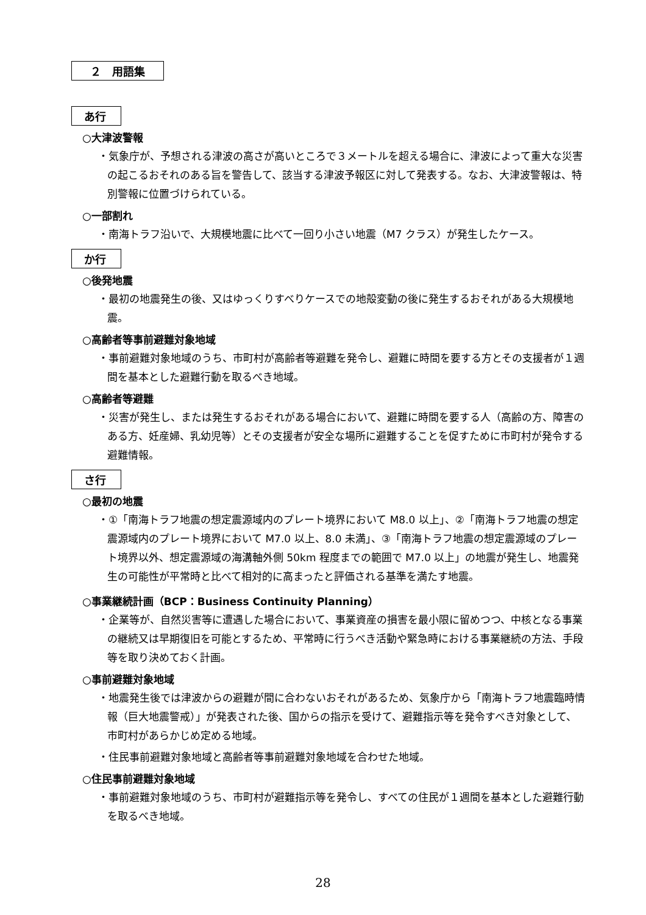２　用語集
あ行
○大津波警報
・気象庁が、予想される津波の高さが高いところで３メートルを超える場合に、津波によって重大な災害の起こるおそれのある旨を警告して、該当する津波予報区に対して発表する。なお、大津波警報は、特別警報に位置づけられている。
○一部割れ
・南海トラフ沿いで、大規模地震に比べて一回り小さい地震（M7 クラス）が発生したケース。
か行
○後発地震
・最初の地震発生の後、又はゆっくりすべりケースでの地殻変動の後に発生するおそれがある大規模地震。
○高齢者等事前避難対象地域
・事前避難対象地域のうち、市町村が高齢者等避難を発令し、避難に時間を要する方とその支援者が１週間を基本とした避難行動を取るべき地域。
○高齢者等避難
・災害が発生し、または発生するおそれがある場合において、避難に時間を要する人（高齢の方、障害のある方、妊産婦、乳幼児等）とその支援者が安全な場所に避難することを促すために市町村が発令する避難情報。
さ行
○最初の地震
・①「南海トラフ地震の想定震源域内のプレート境界において M8.0 以上」、②「南海トラフ地震の想定震源域内のプレート境界において M7.0 以上、8.0 未満」、③「南海トラフ地震の想定震源域のプレート境界以外、想定震源域の海溝軸外側 50km 程度までの範囲で M7.0 以上」の地震が発生し、地震発生の可能性が平常時と比べて相対的に高まったと評価される基準を満たす地震。
○事業継続計画（BCP：Business Continuity Planning）
・企業等が、自然災害等に遭遇した場合において、事業資産の損害を最小限に留めつつ、中核となる事業の継続又は早期復旧を可能とするため、平常時に行うべき活動や緊急時における事業継続の方法、手段等を取り決めておく計画。
○事前避難対象地域
・地震発生後では津波からの避難が間に合わないおそれがあるため、気象庁から「南海トラフ地震臨時情報（巨大地震警戒）」が発表された後、国からの指示を受けて、避難指示等を発令すべき対象として、市町村があらかじめ定める地域。
・住民事前避難対象地域と高齢者等事前避難対象地域を合わせた地域。
○住民事前避難対象地域
・事前避難対象地域のうち、市町村が避難指示等を発令し、すべての住民が１週間を基本とした避難行動を取るべき地域。
28